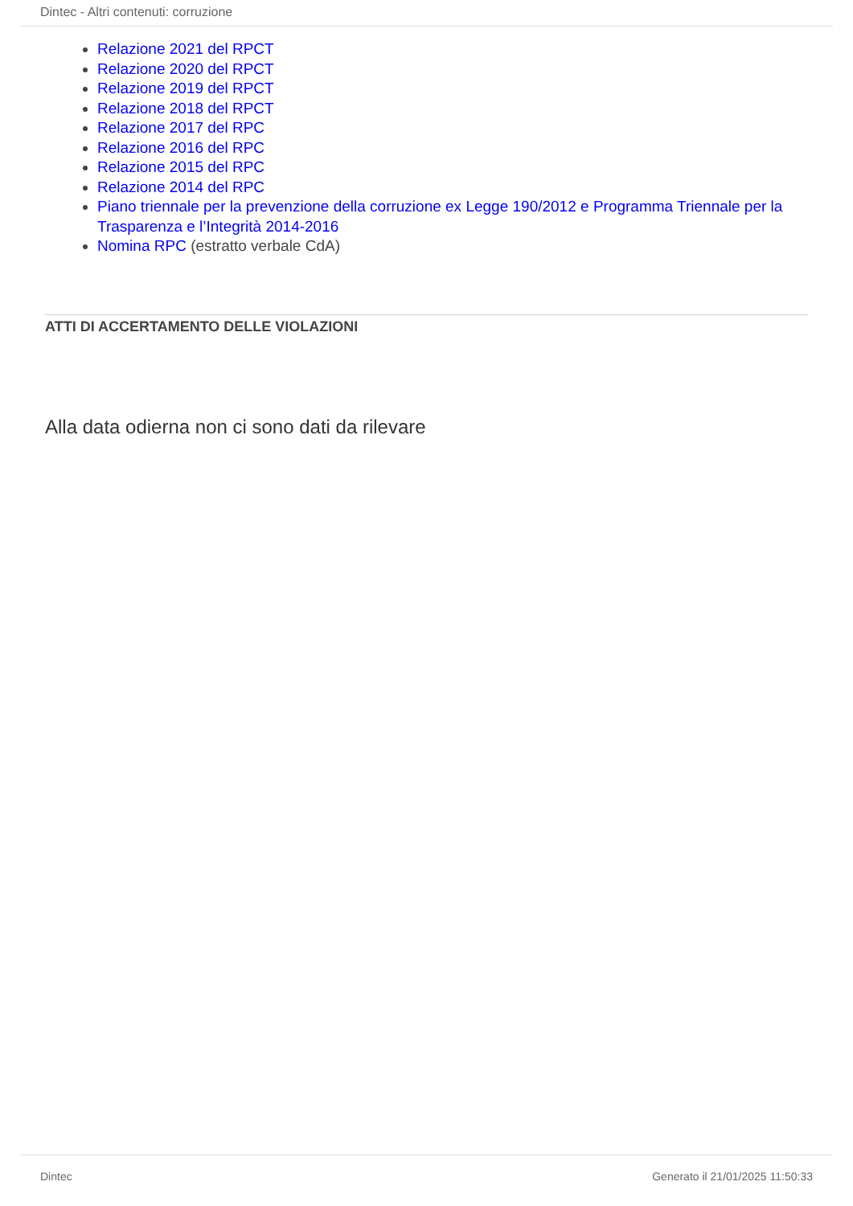Dintec - Altri contenuti: corruzione
Relazione 2021 del RPCT
Relazione 2020 del RPCT
Relazione 2019 del RPCT
Relazione 2018 del RPCT
Relazione 2017 del RPC
Relazione 2016 del RPC
Relazione 2015 del RPC
Relazione 2014 del RPC
Piano triennale per la prevenzione della corruzione ex Legge 190/2012 e Programma Triennale per la Trasparenza e l’Integrità 2014-2016
Nomina RPC (estratto verbale CdA)
ATTI DI ACCERTAMENTO DELLE VIOLAZIONI
Alla data odierna non ci sono dati da rilevare
Dintec Generato il 21/01/2025 11:50:33